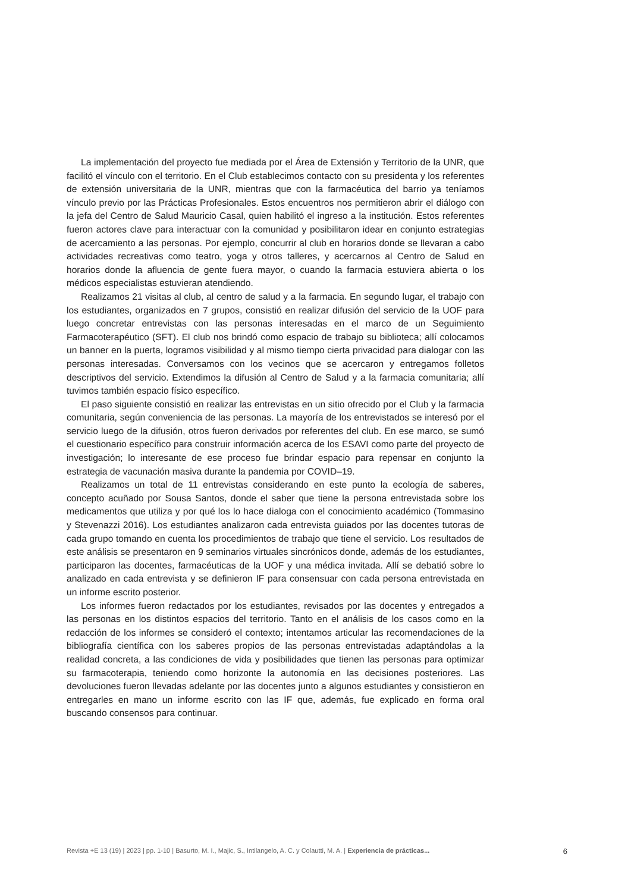La implementación del proyecto fue mediada por el Área de Extensión y Territorio de la UNR, que facilitó el vínculo con el territorio. En el Club establecimos contacto con su presidenta y los referentes de extensión universitaria de la UNR, mientras que con la farmacéutica del barrio ya teníamos vínculo previo por las Prácticas Profesionales. Estos encuentros nos permitieron abrir el diálogo con la jefa del Centro de Salud Mauricio Casal, quien habilitó el ingreso a la institución. Estos referentes fueron actores clave para interactuar con la comunidad y posibilitaron idear en conjunto estrategias de acercamiento a las personas. Por ejemplo, concurrir al club en horarios donde se llevaran a cabo actividades recreativas como teatro, yoga y otros talleres, y acercarnos al Centro de Salud en horarios donde la afluencia de gente fuera mayor, o cuando la farmacia estuviera abierta o los médicos especialistas estuvieran atendiendo.
Realizamos 21 visitas al club, al centro de salud y a la farmacia. En segundo lugar, el trabajo con los estudiantes, organizados en 7 grupos, consistió en realizar difusión del servicio de la UOF para luego concretar entrevistas con las personas interesadas en el marco de un Seguimiento Farmacoterapéutico (SFT). El club nos brindó como espacio de trabajo su biblioteca; allí colocamos un banner en la puerta, logramos visibilidad y al mismo tiempo cierta privacidad para dialogar con las personas interesadas. Conversamos con los vecinos que se acercaron y entregamos folletos descriptivos del servicio. Extendimos la difusión al Centro de Salud y a la farmacia comunitaria; allí tuvimos también espacio físico específico.
El paso siguiente consistió en realizar las entrevistas en un sitio ofrecido por el Club y la farmacia comunitaria, según conveniencia de las personas. La mayoría de los entrevistados se interesó por el servicio luego de la difusión, otros fueron derivados por referentes del club. En ese marco, se sumó el cuestionario específico para construir información acerca de los ESAVI como parte del proyecto de investigación; lo interesante de ese proceso fue brindar espacio para repensar en conjunto la estrategia de vacunación masiva durante la pandemia por COVID–19.
Realizamos un total de 11 entrevistas considerando en este punto la ecología de saberes, concepto acuñado por Sousa Santos, donde el saber que tiene la persona entrevistada sobre los medicamentos que utiliza y por qué los lo hace dialoga con el conocimiento académico (Tommasino y Stevenazzi 2016). Los estudiantes analizaron cada entrevista guiados por las docentes tutoras de cada grupo tomando en cuenta los procedimientos de trabajo que tiene el servicio. Los resultados de este análisis se presentaron en 9 seminarios virtuales sincrónicos donde, además de los estudiantes, participaron las docentes, farmacéuticas de la UOF y una médica invitada. Allí se debatió sobre lo analizado en cada entrevista y se definieron IF para consensuar con cada persona entrevistada en un informe escrito posterior.
Los informes fueron redactados por los estudiantes, revisados por las docentes y entregados a las personas en los distintos espacios del territorio. Tanto en el análisis de los casos como en la redacción de los informes se consideró el contexto; intentamos articular las recomendaciones de la bibliografía científica con los saberes propios de las personas entrevistadas adaptándolas a la realidad concreta, a las condiciones de vida y posibilidades que tienen las personas para optimizar su farmacoterapia, teniendo como horizonte la autonomía en las decisiones posteriores. Las devoluciones fueron llevadas adelante por las docentes junto a algunos estudiantes y consistieron en entregarles en mano un informe escrito con las IF que, además, fue explicado en forma oral buscando consensos para continuar.
Revista +E 13 (19) | 2023 | pp. 1-10 | Basurto, M. I., Majic, S., Intilangelo, A. C. y Colautti, M. A. | Experiencia de prácticas... 6